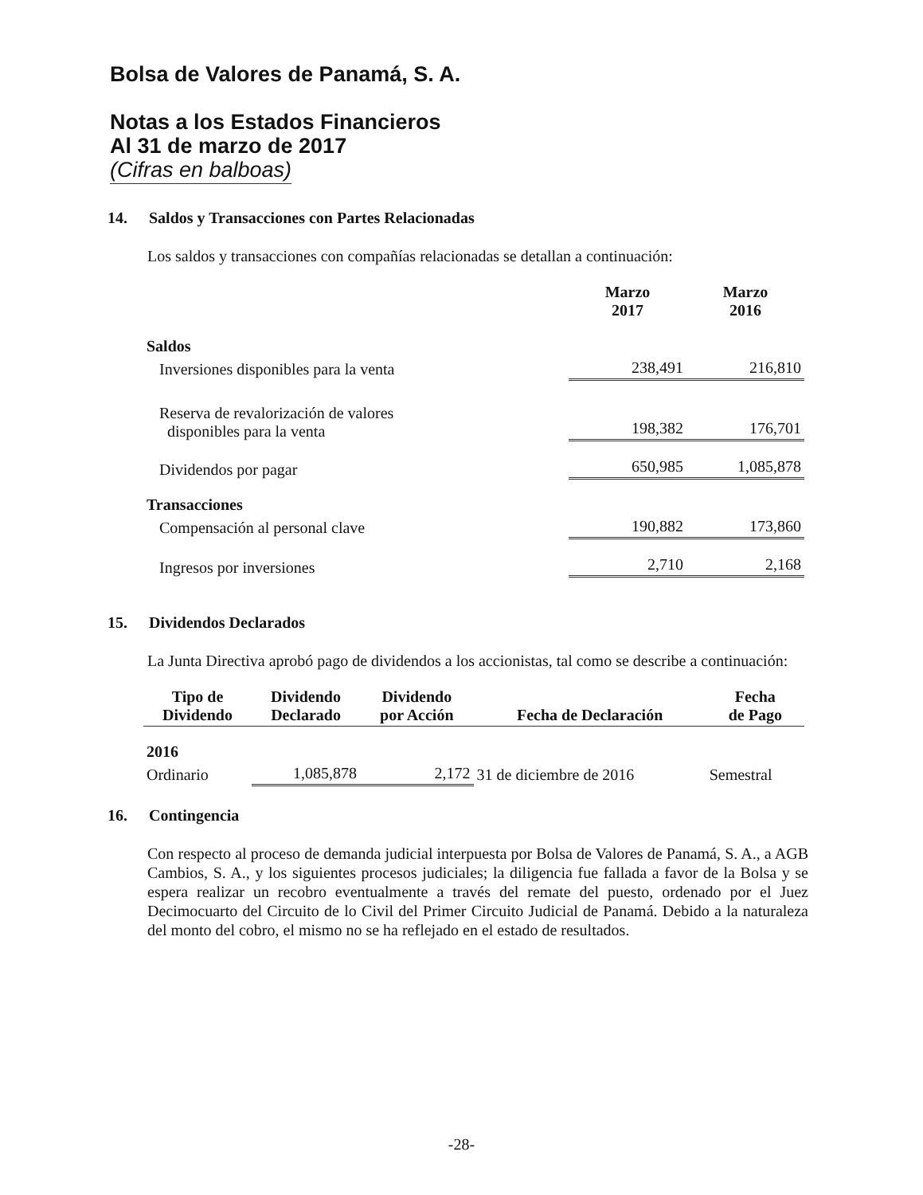Bolsa de Valores de Panamá, S. A.
Notas a los Estados Financieros
Al 31 de marzo de 2017
(Cifras en balboas)
14. Saldos y Transacciones con Partes Relacionadas
Los saldos y transacciones con compañías relacionadas se detallan a continuación:
| | Marzo 2017 | Marzo 2016 |
| --- | --- | --- |
| Saldos | | |
| Inversiones disponibles para la venta | 238,491 | 216,810 |
| Reserva de revalorización de valores disponibles para la venta | 198,382 | 176,701 |
| Dividendos por pagar | 650,985 | 1,085,878 |
| Transacciones | | |
| Compensación al personal clave | 190,882 | 173,860 |
| Ingresos por inversiones | 2,710 | 2,168 |
15. Dividendos Declarados
La Junta Directiva aprobó pago de dividendos a los accionistas, tal como se describe a continuación:
| Tipo de Dividendo | Dividendo Declarado | Dividendo por Acción | Fecha de Declaración | Fecha de Pago |
| --- | --- | --- | --- | --- |
| 2016 | | | | |
| Ordinario | 1,085,878 | 2,172 | 31 de diciembre de 2016 | Semestral |
16. Contingencia
Con respecto al proceso de demanda judicial interpuesta por Bolsa de Valores de Panamá, S. A., a AGB Cambios, S. A., y los siguientes procesos judiciales; la diligencia fue fallada a favor de la Bolsa y se espera realizar un recobro eventualmente a través del remate del puesto, ordenado por el Juez Decimocuarto del Circuito de lo Civil del Primer Circuito Judicial de Panamá. Debido a la naturaleza del monto del cobro, el mismo no se ha reflejado en el estado de resultados.
-28-